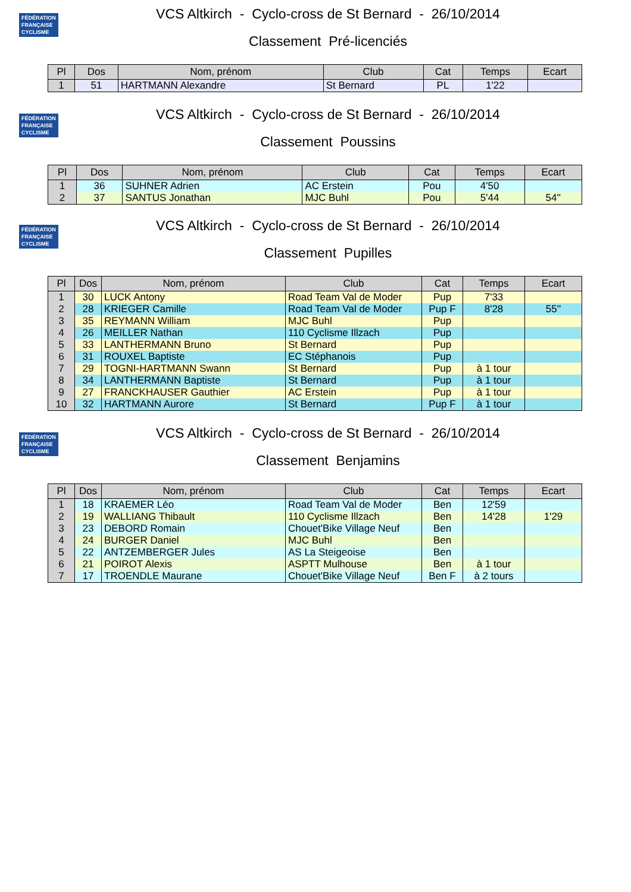FÉDÉRATION FRANÇAISE CYCLISME
VCS Altkirch - Cyclo-cross de St Bernard - 26/10/2014
Classement Pré-licenciés
| Pl | Dos | Nom, prénom | Club | Cat | Temps | Ecart |
| --- | --- | --- | --- | --- | --- | --- |
| 1 | 51 | HARTMANN Alexandre | St Bernard | PL | 1'22 | |
FÉDÉRATION FRANÇAISE CYCLISME
VCS Altkirch - Cyclo-cross de St Bernard - 26/10/2014
Classement Poussins
| Pl | Dos | Nom, prénom | Club | Cat | Temps | Ecart |
| --- | --- | --- | --- | --- | --- | --- |
| 1 | 36 | SUHNER Adrien | AC Erstein | Pou | 4'50 | |
| 2 | 37 | SANTUS Jonathan | MJC Buhl | Pou | 5'44 | 54'' |
FÉDÉRATION FRANÇAISE CYCLISME
VCS Altkirch - Cyclo-cross de St Bernard - 26/10/2014
Classement Pupilles
| Pl | Dos | Nom, prénom | Club | Cat | Temps | Ecart |
| --- | --- | --- | --- | --- | --- | --- |
| 1 | 30 | LUCK Antony | Road Team Val de Moder | Pup | 7'33 | |
| 2 | 28 | KRIEGER Camille | Road Team Val de Moder | Pup F | 8'28 | 55'' |
| 3 | 35 | REYMANN William | MJC Buhl | Pup | | |
| 4 | 26 | MEILLER Nathan | 110 Cyclisme Illzach | Pup | | |
| 5 | 33 | LANTHERMANN Bruno | St Bernard | Pup | | |
| 6 | 31 | ROUXEL Baptiste | EC Stéphanois | Pup | | |
| 7 | 29 | TOGNI-HARTMANN Swann | St Bernard | Pup | à 1 tour | |
| 8 | 34 | LANTHERMANN Baptiste | St Bernard | Pup | à 1 tour | |
| 9 | 27 | FRANCKHAUSER Gauthier | AC Erstein | Pup | à 1 tour | |
| 10 | 32 | HARTMANN Aurore | St Bernard | Pup F | à 1 tour | |
FÉDÉRATION FRANÇAISE CYCLISME
VCS Altkirch - Cyclo-cross de St Bernard - 26/10/2014
Classement Benjamins
| Pl | Dos | Nom, prénom | Club | Cat | Temps | Ecart |
| --- | --- | --- | --- | --- | --- | --- |
| 1 | 18 | KRAEMER Léo | Road Team Val de Moder | Ben | 12'59 | |
| 2 | 19 | WALLIANG Thibault | 110 Cyclisme Illzach | Ben | 14'28 | 1'29 |
| 3 | 23 | DEBORD Romain | Chouet'Bike Village Neuf | Ben | | |
| 4 | 24 | BURGER Daniel | MJC Buhl | Ben | | |
| 5 | 22 | ANTZEMBERGER Jules | AS La Steigeoise | Ben | | |
| 6 | 21 | POIROT Alexis | ASPTT Mulhouse | Ben | à 1 tour | |
| 7 | 17 | TROENDLE Maurane | Chouet'Bike Village Neuf | Ben F | à 2 tours | |